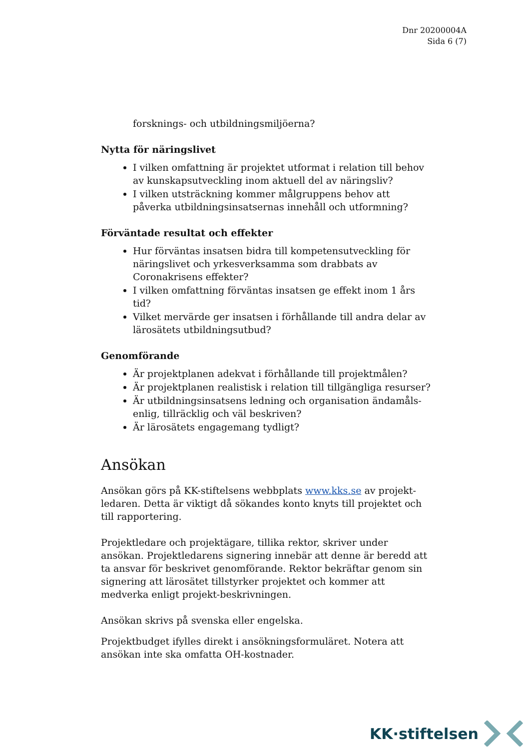Dnr 20200004A
Sida 6 (7)
forsknings- och utbildningsmiljöerna?
Nytta för näringslivet
I vilken omfattning är projektet utformat i relation till behov av kunskapsutveckling inom aktuell del av näringsliv?
I vilken utsträckning kommer målgruppens behov att påverka utbildningsinsatsernas innehåll och utformning?
Förväntade resultat och effekter
Hur förväntas insatsen bidra till kompetensutveckling för näringslivet och yrkesverksamma som drabbats av Coronakrisens effekter?
I vilken omfattning förväntas insatsen ge effekt inom 1 års tid?
Vilket mervärde ger insatsen i förhållande till andra delar av lärosätets utbildningsutbud?
Genomförande
Är projektplanen adekvat i förhållande till projektmålen?
Är projektplanen realistisk i relation till tillgängliga resurser?
Är utbildningsinsatsens ledning och organisation ändamåls-enlig, tillräcklig och väl beskriven?
Är lärosätets engagemang tydligt?
Ansökan
Ansökan görs på KK-stiftelsens webbplats www.kks.se av projekt-ledaren. Detta är viktigt då sökandes konto knyts till projektet och till rapportering.
Projektledare och projektägare, tillika rektor, skriver under ansökan. Projektledarens signering innebär att denne är beredd att ta ansvar för beskrivet genomförande. Rektor bekräftar genom sin signering att lärosätet tillstyrker projektet och kommer att medverka enligt projekt-beskrivningen.
Ansökan skrivs på svenska eller engelska.
Projektbudget ifylles direkt i ansökningsformuläret. Notera att ansökan inte ska omfatta OH-kostnader.
KK·stiftelsen